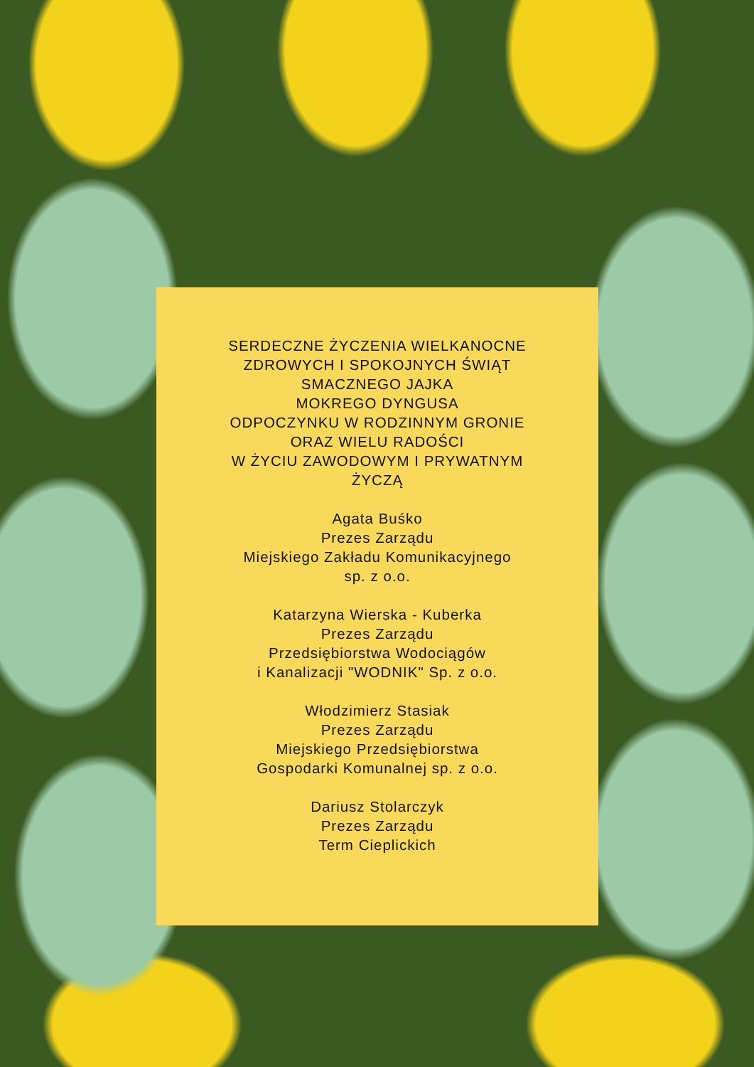SERDECZNE ŻYCZENIA WIELKANOCNE
ZDROWYCH I SPOKOJNYCH ŚWIĄT
SMACZNEGO JAJKA
MOKREGO DYNGUSA
ODPOCZYNKU W RODZINNYM GRONIE
ORAZ WIELU RADOŚCI
W ŻYCIU ZAWODOWYM I PRYWATNYM
ŻYCZĄ
Agata Buśko
Prezes Zarządu
Miejskiego Zakładu Komunikacyjnego
sp. z o.o.
Katarzyna Wierska - Kuberka
Prezes Zarządu
Przedsiębiorstwa Wodociągów
i Kanalizacji "WODNIK" Sp. z o.o.
Włodzimierz Stasiak
Prezes Zarządu
Miejskiego Przedsiębiorstwa
Gospodarki Komunalnej sp. z o.o.
Dariusz Stolarczyk
Prezes Zarządu
Term Cieplickich